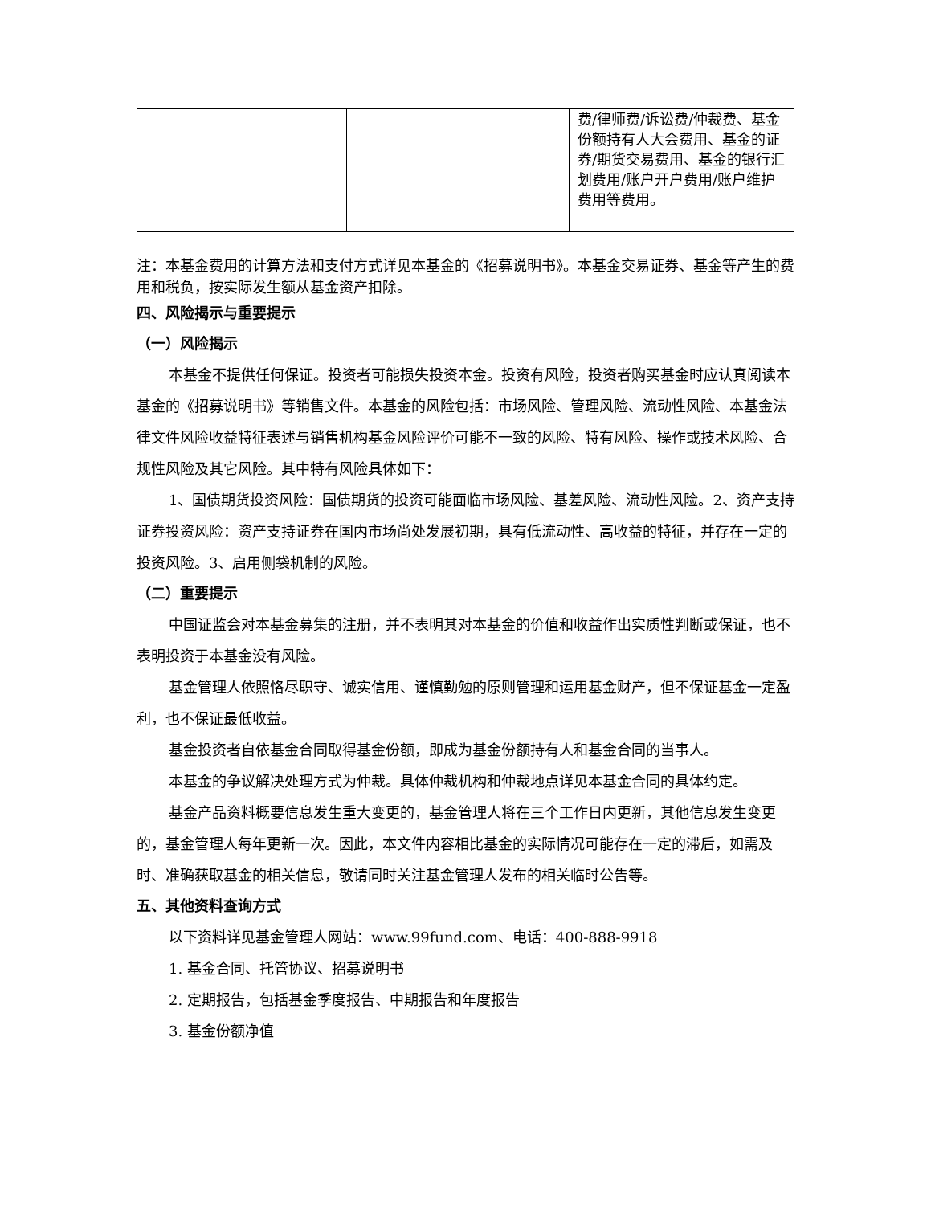| | | 费/律师费/诉讼费/仲裁费、基金份额持有人大会费用、基金的证券/期货交易费用、基金的银行汇划费用/账户开户费用/账户维护费用等费用。 |
注：本基金费用的计算方法和支付方式详见本基金的《招募说明书》。本基金交易证券、基金等产生的费用和税负，按实际发生额从基金资产扣除。
四、风险揭示与重要提示
（一）风险揭示
本基金不提供任何保证。投资者可能损失投资本金。投资有风险，投资者购买基金时应认真阅读本基金的《招募说明书》等销售文件。本基金的风险包括：市场风险、管理风险、流动性风险、本基金法律文件风险收益特征表述与销售机构基金风险评价可能不一致的风险、特有风险、操作或技术风险、合规性风险及其它风险。其中特有风险具体如下：
1、国债期货投资风险：国债期货的投资可能面临市场风险、基差风险、流动性风险。2、资产支持证券投资风险：资产支持证券在国内市场尚处发展初期，具有低流动性、高收益的特征，并存在一定的投资风险。3、启用侧袋机制的风险。
（二）重要提示
中国证监会对本基金募集的注册，并不表明其对本基金的价值和收益作出实质性判断或保证，也不表明投资于本基金没有风险。
基金管理人依照恪尽职守、诚实信用、谨慎勤勉的原则管理和运用基金财产，但不保证基金一定盈利，也不保证最低收益。
基金投资者自依基金合同取得基金份额，即成为基金份额持有人和基金合同的当事人。
本基金的争议解决处理方式为仲裁。具体仲裁机构和仲裁地点详见本基金合同的具体约定。
基金产品资料概要信息发生重大变更的，基金管理人将在三个工作日内更新，其他信息发生变更的，基金管理人每年更新一次。因此，本文件内容相比基金的实际情况可能存在一定的滞后，如需及时、准确获取基金的相关信息，敬请同时关注基金管理人发布的相关临时公告等。
五、其他资料查询方式
以下资料详见基金管理人网站：www.99fund.com、电话：400-888-9918
1. 基金合同、托管协议、招募说明书
2. 定期报告，包括基金季度报告、中期报告和年度报告
3. 基金份额净值